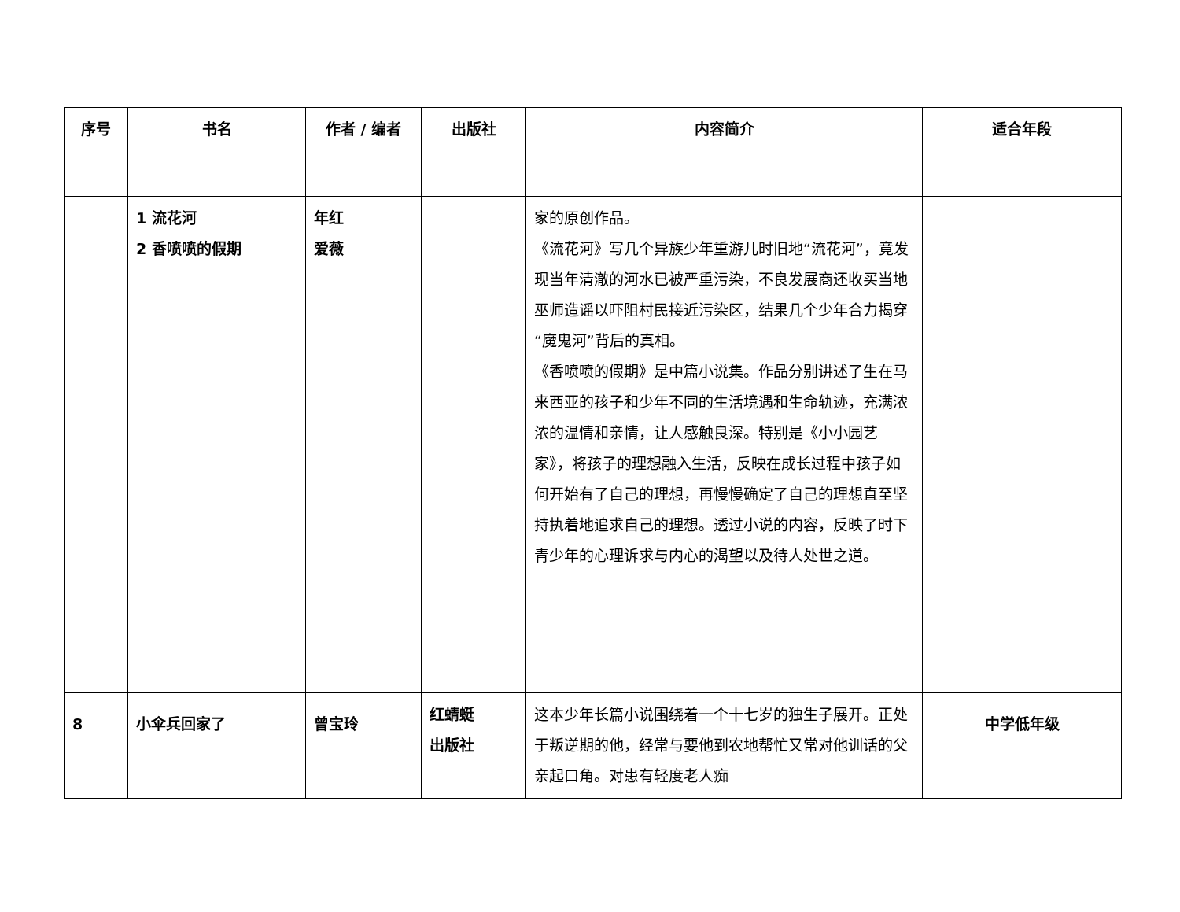| 序号 | 书名 | 作者 / 编者 | 出版社 | 内容简介 | 适合年段 |
| --- | --- | --- | --- | --- | --- |
| | 1 流花河 2 香喷喷的假期 | 年红 爱薇 | | 家的原创作品。 《流花河》写几个异族少年重游儿时旧地“流花河”，竟发现当年清澈的河水已被严重污染，不良发展商还收买当地巫师造谣以吓阻村民接近污染区，结果几个少年合力揭穿“魔鬼河”背后的真相。 《香喷喷的假期》是中篇小说集。作品分别讲述了生在马来西亚的孩子和少年不同的生活境遇和生命轨迹，充满浓浓的温情和亲情，让人感触良深。特别是《小小园艺家》，将孩子的理想融入生活，反映在成长过程中孩子如何开始有了自己的理想，再慢慢确定了自己的理想直至坚持执着地追求自己的理想。透过小说的内容，反映了时下青少年的心理诉求与内心的渴望以及待人处世之道。 | |
| 8 | 小伞兵回家了 | 曾宝玲 | 红蜻蜓 出版社 | 这本少年长篇小说围绕着一个十七岁的独生子展开。正处于叛逆期的他，经常与要他到农地帮忙又常对他训话的父亲起口角。对患有轻度老人痴 | 中学低年级 |